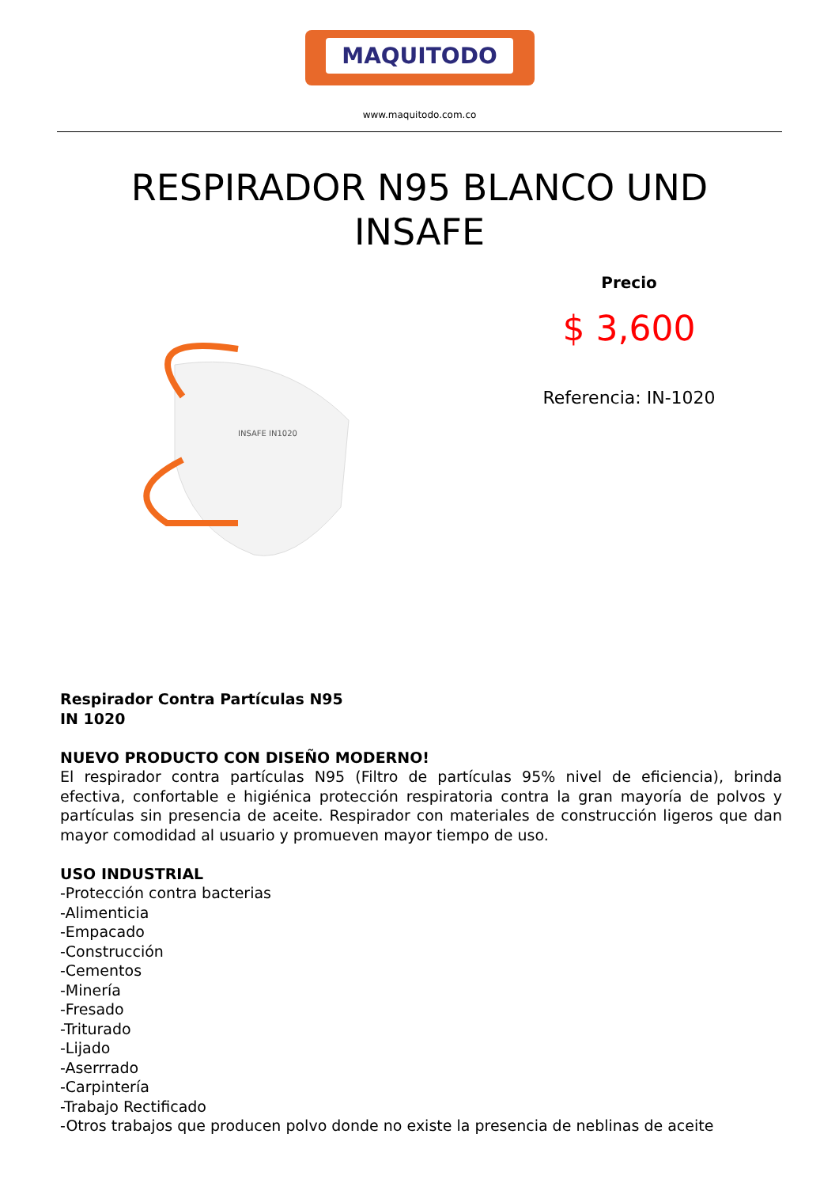MAQUITODO
www.maquitodo.com.co
RESPIRADOR N95 BLANCO UND
INSAFE
INSAFE IN1020
Precio
$ 3,600
Referencia: IN-1020
Respirador Contra Partículas N95
IN 1020
NUEVO PRODUCTO CON DISEÑO MODERNO!
El respirador contra partículas N95 (Filtro de partículas 95% nivel de eficiencia), brinda efectiva, confortable e higiénica protección respiratoria contra la gran mayoría de polvos y partículas sin presencia de aceite. Respirador con materiales de construcción ligeros que dan mayor comodidad al usuario y promueven mayor tiempo de uso.
USO INDUSTRIAL
-Protección contra bacterias
-Alimenticia
-Empacado
-Construcción
-Cementos
-Minería
-Fresado
-Triturado
-Lijado
-Aserrrado
-Carpintería
-Trabajo Rectificado
-Otros trabajos que producen polvo donde no existe la presencia de neblinas de aceite